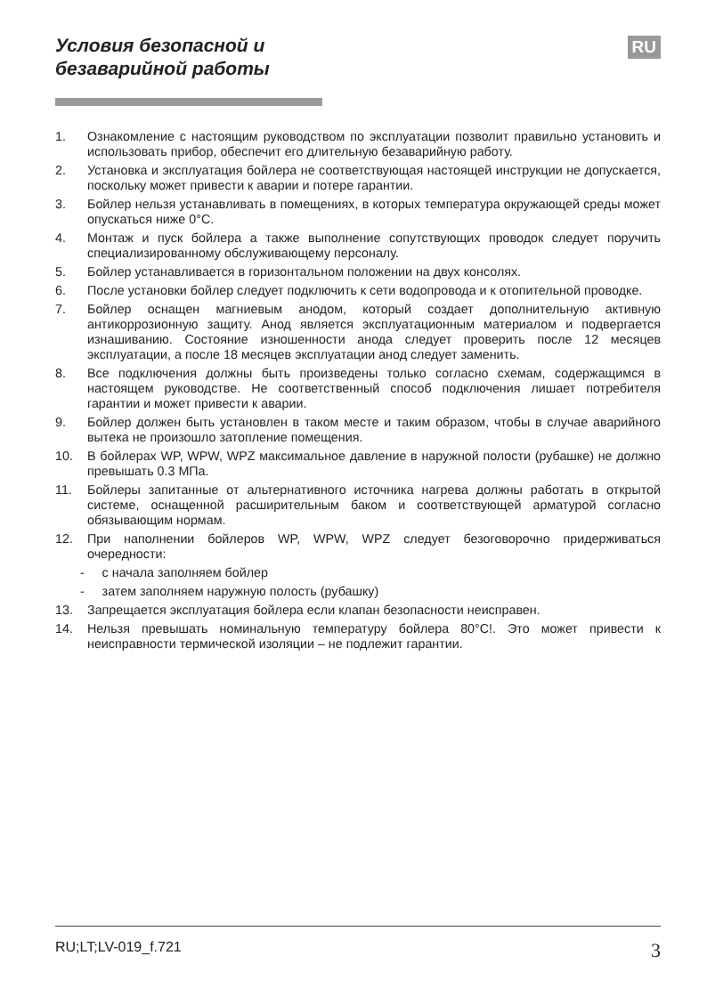Условия безопасной и
безаварийной работы
RU
1. Ознакомление с настоящим руководством по эксплуатации позволит правильно установить и использовать прибор, обеспечит его длительную безаварийную работу.
2. Установка и эксплуатация бойлера не соответствующая настоящей инструкции не допускается, поскольку может привести к аварии и потере гарантии.
3. Бойлер нельзя устанавливать в помещениях, в которых температура окружающей среды может опускаться ниже 0°C.
4. Монтаж и пуск бойлера а также выполнение сопутствующих проводок следует поручить специализированному обслуживающему персоналу.
5. Бойлер устанавливается в горизонтальном положении на двух консолях.
6. После установки бойлер следует подключить к сети водопровода и к отопительной проводке.
7. Бойлер оснащен магниевым анодом, который создает дополнительную активную антикоррозионную защиту. Анод является эксплуатационным материалом и подвергается изнашиванию. Состояние изношенности анода следует проверить после 12 месяцев эксплуатации, а после 18 месяцев эксплуатации анод следует заменить.
8. Все подключения должны быть произведены только согласно схемам, содержащимся в настоящем руководстве. Не соответственный способ подключения лишает потребителя гарантии и может привести к аварии.
9. Бойлер должен быть установлен в таком месте и таким образом, чтобы в случае аварийного вытека не произошло затопление помещения.
10. В бойлерах WP, WPW, WPZ максимальное давление в наружной полости (рубашке) не должно превышать 0.3 МПа.
11. Бойлеры запитанные от альтернативного источника нагрева должны работать в открытой системе, оснащенной расширительным баком и соответствующей арматурой согласно обязывающим нормам.
12. При наполнении бойлеров WP, WPW, WPZ следует безоговорочно придерживаться очередности:
- с начала заполняем бойлер
- затем заполняем наружную полость (рубашку)
13. Запрещается эксплуатация бойлера если клапан безопасности неисправен.
14. Нельзя превышать номинальную температуру бойлера 80°C!. Это может привести к неисправности термической изоляции – не подлежит гарантии.
RU;LT;LV-019_f.721 3